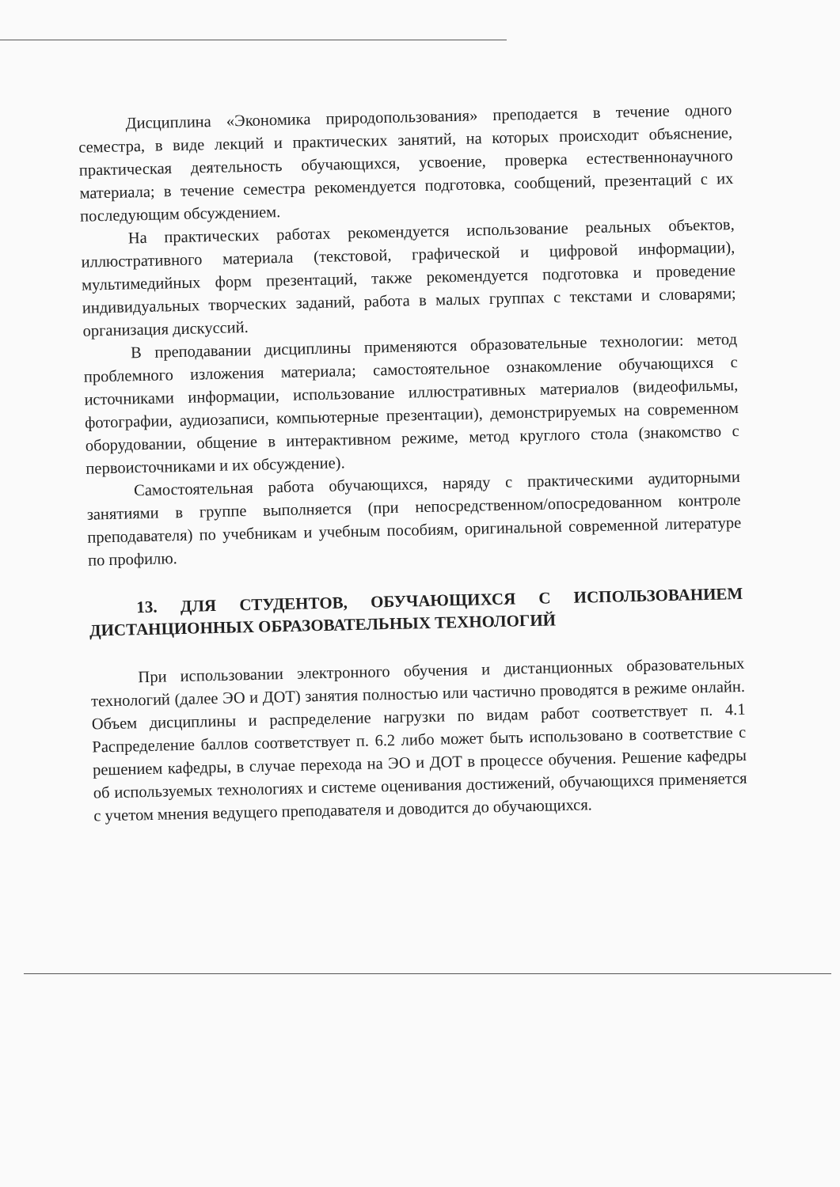Дисциплина «Экономика природопользования» преподается в течение одного семестра, в виде лекций и практических занятий, на которых происходит объяснение, практическая деятельность обучающихся, усвоение, проверка естественнонаучного материала; в течение семестра рекомендуется подготовка, сообщений, презентаций с их последующим обсуждением.
На практических работах рекомендуется использование реальных объектов, иллюстративного материала (текстовой, графической и цифровой информации), мультимедийных форм презентаций, также рекомендуется подготовка и проведение индивидуальных творческих заданий, работа в малых группах с текстами и словарями; организация дискуссий.
В преподавании дисциплины применяются образовательные технологии: метод проблемного изложения материала; самостоятельное ознакомление обучающихся с источниками информации, использование иллюстративных материалов (видеофильмы, фотографии, аудиозаписи, компьютерные презентации), демонстрируемых на современном оборудовании, общение в интерактивном режиме, метод круглого стола (знакомство с первоисточниками и их обсуждение).
Самостоятельная работа обучающихся, наряду с практическими аудиторными занятиями в группе выполняется (при непосредственном/опосредованном контроле преподавателя) по учебникам и учебным пособиям, оригинальной современной литературе по профилю.
13. ДЛЯ СТУДЕНТОВ, ОБУЧАЮЩИХСЯ С ИСПОЛЬЗОВАНИЕМ ДИСТАНЦИОННЫХ ОБРАЗОВАТЕЛЬНЫХ ТЕХНОЛОГИЙ
При использовании электронного обучения и дистанционных образовательных технологий (далее ЭО и ДОТ) занятия полностью или частично проводятся в режиме онлайн. Объем дисциплины и распределение нагрузки по видам работ соответствует п. 4.1 Распределение баллов соответствует п. 6.2 либо может быть использовано в соответствие с решением кафедры, в случае перехода на ЭО и ДОТ в процессе обучения. Решение кафедры об используемых технологиях и системе оценивания достижений, обучающихся применяется с учетом мнения ведущего преподавателя и доводится до обучающихся.